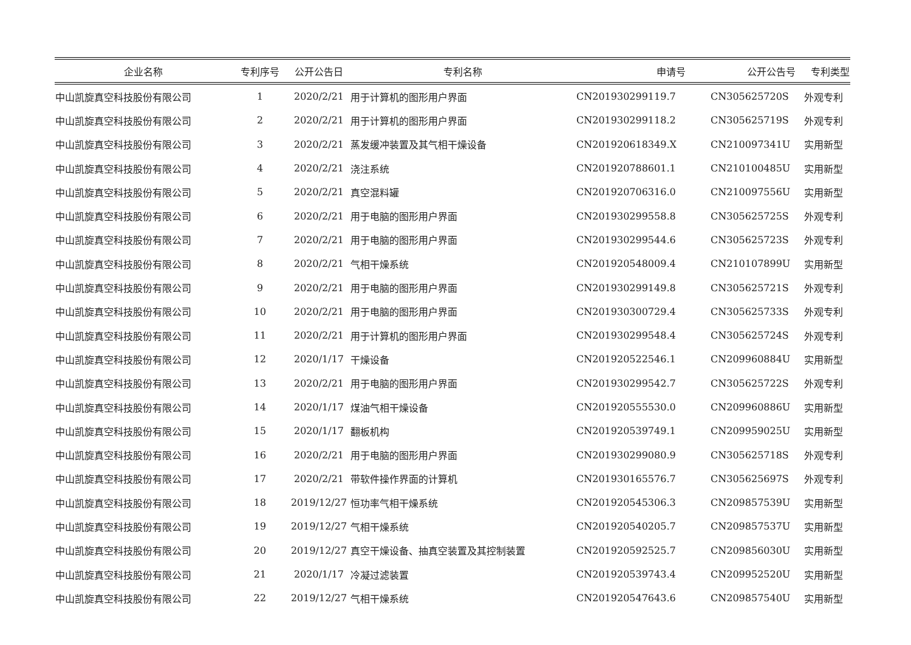| 企业名称 | 专利序号 | 公开公告日 | 专利名称 | 申请号 | 公开公告号 | 专利类型 |
| --- | --- | --- | --- | --- | --- | --- |
| 中山凯旋真空科技股份有限公司 | 1 | 2020/2/21 | 用于计算机的图形用户界面 | CN201930299119.7 | CN305625720S | 外观专利 |
| 中山凯旋真空科技股份有限公司 | 2 | 2020/2/21 | 用于计算机的图形用户界面 | CN201930299118.2 | CN305625719S | 外观专利 |
| 中山凯旋真空科技股份有限公司 | 3 | 2020/2/21 | 蒸发缓冲装置及其气相干燥设备 | CN201920618349.X | CN210097341U | 实用新型 |
| 中山凯旋真空科技股份有限公司 | 4 | 2020/2/21 | 浇注系统 | CN201920788601.1 | CN210100485U | 实用新型 |
| 中山凯旋真空科技股份有限公司 | 5 | 2020/2/21 | 真空混料罐 | CN201920706316.0 | CN210097556U | 实用新型 |
| 中山凯旋真空科技股份有限公司 | 6 | 2020/2/21 | 用于电脑的图形用户界面 | CN201930299558.8 | CN305625725S | 外观专利 |
| 中山凯旋真空科技股份有限公司 | 7 | 2020/2/21 | 用于电脑的图形用户界面 | CN201930299544.6 | CN305625723S | 外观专利 |
| 中山凯旋真空科技股份有限公司 | 8 | 2020/2/21 | 气相干燥系统 | CN201920548009.4 | CN210107899U | 实用新型 |
| 中山凯旋真空科技股份有限公司 | 9 | 2020/2/21 | 用于电脑的图形用户界面 | CN201930299149.8 | CN305625721S | 外观专利 |
| 中山凯旋真空科技股份有限公司 | 10 | 2020/2/21 | 用于电脑的图形用户界面 | CN201930300729.4 | CN305625733S | 外观专利 |
| 中山凯旋真空科技股份有限公司 | 11 | 2020/2/21 | 用于计算机的图形用户界面 | CN201930299548.4 | CN305625724S | 外观专利 |
| 中山凯旋真空科技股份有限公司 | 12 | 2020/1/17 | 干燥设备 | CN201920522546.1 | CN209960884U | 实用新型 |
| 中山凯旋真空科技股份有限公司 | 13 | 2020/2/21 | 用于电脑的图形用户界面 | CN201930299542.7 | CN305625722S | 外观专利 |
| 中山凯旋真空科技股份有限公司 | 14 | 2020/1/17 | 煤油气相干燥设备 | CN201920555530.0 | CN209960886U | 实用新型 |
| 中山凯旋真空科技股份有限公司 | 15 | 2020/1/17 | 翻板机构 | CN201920539749.1 | CN209959025U | 实用新型 |
| 中山凯旋真空科技股份有限公司 | 16 | 2020/2/21 | 用于电脑的图形用户界面 | CN201930299080.9 | CN305625718S | 外观专利 |
| 中山凯旋真空科技股份有限公司 | 17 | 2020/2/21 | 带软件操作界面的计算机 | CN201930165576.7 | CN305625697S | 外观专利 |
| 中山凯旋真空科技股份有限公司 | 18 | 2019/12/27 | 恒功率气相干燥系统 | CN201920545306.3 | CN209857539U | 实用新型 |
| 中山凯旋真空科技股份有限公司 | 19 | 2019/12/27 | 气相干燥系统 | CN201920540205.7 | CN209857537U | 实用新型 |
| 中山凯旋真空科技股份有限公司 | 20 | 2019/12/27 | 真空干燥设备、抽真空装置及其控制装置 | CN201920592525.7 | CN209856030U | 实用新型 |
| 中山凯旋真空科技股份有限公司 | 21 | 2020/1/17 | 冷凝过滤装置 | CN201920539743.4 | CN209952520U | 实用新型 |
| 中山凯旋真空科技股份有限公司 | 22 | 2019/12/27 | 气相干燥系统 | CN201920547643.6 | CN209857540U | 实用新型 |